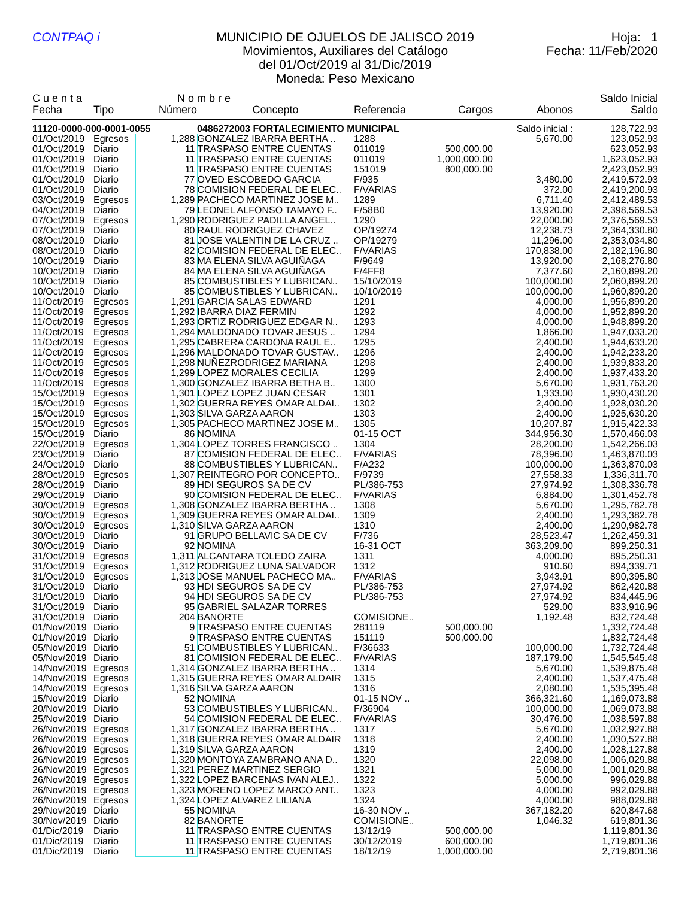CONTPAQ i MUNICIPIO DE OJUELOS DE JALISCO 2019
Movimientos, Auxiliares del Catálogo
del 01/Oct/2019 al 31/Dic/2019
Moneda: Peso Mexicano
Hoja: 1
Fecha: 11/Feb/2020
| C u e n t a | | N o m b r e | | | | | Saldo Inicial |
| --- | --- | --- | --- | --- | --- | --- | --- |
| Fecha | Tipo | Número | Concepto | Referencia | Cargos | Abonos | Saldo |
| 11120-0000-000-0001-0055 | | | 0486272003 FORTALECIMIENTO MUNICIPAL | | | Saldo inicial : | 128,722.93 |
| 01/Oct/2019 | Egresos | 1,288 | GONZALEZ IBARRA BERTHA .. | 1288 | | 5,670.00 | 123,052.93 |
| 01/Oct/2019 | Diario | 11 | TRASPASO ENTRE CUENTAS | 011019 | 500,000.00 | | 623,052.93 |
| 01/Oct/2019 | Diario | 11 | TRASPASO ENTRE CUENTAS | 011019 | 1,000,000.00 | | 1,623,052.93 |
| 01/Oct/2019 | Diario | 11 | TRASPASO ENTRE CUENTAS | 151019 | 800,000.00 | | 2,423,052.93 |
| 01/Oct/2019 | Diario | 77 | OVED ESCOBEDO GARCIA | F/935 | | 3,480.00 | 2,419,572.93 |
| 01/Oct/2019 | Diario | 78 | COMISION FEDERAL DE ELEC.. | F/VARIAS | | 372.00 | 2,419,200.93 |
| 03/Oct/2019 | Egresos | 1,289 | PACHECO MARTINEZ JOSE M.. | 1289 | | 6,711.40 | 2,412,489.53 |
| 04/Oct/2019 | Diario | 79 | LEONEL ALFONSO TAMAYO F.. | F/58B0 | | 13,920.00 | 2,398,569.53 |
| 07/Oct/2019 | Egresos | 1,290 | RODRIGUEZ PADILLA ANGEL.. | 1290 | | 22,000.00 | 2,376,569.53 |
| 07/Oct/2019 | Diario | 80 | RAUL RODRIGUEZ CHAVEZ | OP/19274 | | 12,238.73 | 2,364,330.80 |
| 08/Oct/2019 | Diario | 81 | JOSE VALENTIN DE LA CRUZ .. | OP/19279 | | 11,296.00 | 2,353,034.80 |
| 08/Oct/2019 | Diario | 82 | COMISION FEDERAL DE ELEC.. | F/VARIAS | | 170,838.00 | 2,182,196.80 |
| 10/Oct/2019 | Diario | 83 | MA ELENA SILVA AGUIÑAGA | F/9649 | | 13,920.00 | 2,168,276.80 |
| 10/Oct/2019 | Diario | 84 | MA ELENA SILVA AGUIÑAGA | F/4FF8 | | 7,377.60 | 2,160,899.20 |
| 10/Oct/2019 | Diario | 85 | COMBUSTIBLES Y LUBRICAN.. | 15/10/2019 | | 100,000.00 | 2,060,899.20 |
| 10/Oct/2019 | Diario | 85 | COMBUSTIBLES Y LUBRICAN.. | 10/10/2019 | | 100,000.00 | 1,960,899.20 |
| 11/Oct/2019 | Egresos | 1,291 | GARCIA SALAS EDWARD | 1291 | | 4,000.00 | 1,956,899.20 |
| 11/Oct/2019 | Egresos | 1,292 | IBARRA DIAZ FERMIN | 1292 | | 4,000.00 | 1,952,899.20 |
| 11/Oct/2019 | Egresos | 1,293 | ORTIZ RODRIGUEZ EDGAR N.. | 1293 | | 4,000.00 | 1,948,899.20 |
| 11/Oct/2019 | Egresos | 1,294 | MALDONADO TOVAR JESUS .. | 1294 | | 1,866.00 | 1,947,033.20 |
| 11/Oct/2019 | Egresos | 1,295 | CABRERA CARDONA RAUL E.. | 1295 | | 2,400.00 | 1,944,633.20 |
| 11/Oct/2019 | Egresos | 1,296 | MALDONADO TOVAR GUSTAV.. | 1296 | | 2,400.00 | 1,942,233.20 |
| 11/Oct/2019 | Egresos | 1,298 | NUÑEZRODRIGEZ MARIANA | 1298 | | 2,400.00 | 1,939,833.20 |
| 11/Oct/2019 | Egresos | 1,299 | LOPEZ MORALES CECILIA | 1299 | | 2,400.00 | 1,937,433.20 |
| 11/Oct/2019 | Egresos | 1,300 | GONZALEZ IBARRA BETHA B.. | 1300 | | 5,670.00 | 1,931,763.20 |
| 15/Oct/2019 | Egresos | 1,301 | LOPEZ LOPEZ JUAN CESAR | 1301 | | 1,333.00 | 1,930,430.20 |
| 15/Oct/2019 | Egresos | 1,302 | GUERRA REYES OMAR ALDAI.. | 1302 | | 2,400.00 | 1,928,030.20 |
| 15/Oct/2019 | Egresos | 1,303 | SILVA GARZA AARON | 1303 | | 2,400.00 | 1,925,630.20 |
| 15/Oct/2019 | Egresos | 1,305 | PACHECO MARTINEZ JOSE M.. | 1305 | | 10,207.87 | 1,915,422.33 |
| 15/Oct/2019 | Diario | 86 | NOMINA | 01-15 OCT | | 344,956.30 | 1,570,466.03 |
| 22/Oct/2019 | Egresos | 1,304 | LOPEZ TORRES FRANCISCO .. | 1304 | | 28,200.00 | 1,542,266.03 |
| 23/Oct/2019 | Diario | 87 | COMISION FEDERAL DE ELEC.. | F/VARIAS | | 78,396.00 | 1,463,870.03 |
| 24/Oct/2019 | Diario | 88 | COMBUSTIBLES Y LUBRICAN.. | F/A232 | | 100,000.00 | 1,363,870.03 |
| 28/Oct/2019 | Egresos | 1,307 | REINTEGRO POR CONCEPTO.. | F/9739 | | 27,558.33 | 1,336,311.70 |
| 28/Oct/2019 | Diario | 89 | HDI SEGUROS SA DE CV | PL/386-753 | | 27,974.92 | 1,308,336.78 |
| 29/Oct/2019 | Diario | 90 | COMISION FEDERAL DE ELEC.. | F/VARIAS | | 6,884.00 | 1,301,452.78 |
| 30/Oct/2019 | Egresos | 1,308 | GONZALEZ IBARRA BERTHA .. | 1308 | | 5,670.00 | 1,295,782.78 |
| 30/Oct/2019 | Egresos | 1,309 | GUERRA REYES OMAR ALDAI.. | 1309 | | 2,400.00 | 1,293,382.78 |
| 30/Oct/2019 | Egresos | 1,310 | SILVA GARZA AARON | 1310 | | 2,400.00 | 1,290,982.78 |
| 30/Oct/2019 | Diario | 91 | GRUPO BELLAVIC SA DE CV | F/736 | | 28,523.47 | 1,262,459.31 |
| 30/Oct/2019 | Diario | 92 | NOMINA | 16-31 OCT | | 363,209.00 | 899,250.31 |
| 31/Oct/2019 | Egresos | 1,311 | ALCANTARA TOLEDO ZAIRA | 1311 | | 4,000.00 | 895,250.31 |
| 31/Oct/2019 | Egresos | 1,312 | RODRIGUEZ LUNA SALVADOR | 1312 | | 910.60 | 894,339.71 |
| 31/Oct/2019 | Egresos | 1,313 | JOSE MANUEL PACHECO MA.. | F/VARIAS | | 3,943.91 | 890,395.80 |
| 31/Oct/2019 | Diario | 93 | HDI SEGUROS SA DE CV | PL/386-753 | | 27,974.92 | 862,420.88 |
| 31/Oct/2019 | Diario | 94 | HDI SEGUROS SA DE CV | PL/386-753 | | 27,974.92 | 834,445.96 |
| 31/Oct/2019 | Diario | 95 | GABRIEL SALAZAR TORRES | | | 529.00 | 833,916.96 |
| 31/Oct/2019 | Diario | 204 | BANORTE | COMISIONE.. | | 1,192.48 | 832,724.48 |
| 01/Nov/2019 | Diario | 9 | TRASPASO ENTRE CUENTAS | 281119 | 500,000.00 | | 1,332,724.48 |
| 01/Nov/2019 | Diario | 9 | TRASPASO ENTRE CUENTAS | 151119 | 500,000.00 | | 1,832,724.48 |
| 05/Nov/2019 | Diario | 51 | COMBUSTIBLES Y LUBRICAN.. | F/36633 | | 100,000.00 | 1,732,724.48 |
| 05/Nov/2019 | Diario | 81 | COMISION FEDERAL DE ELEC.. | F/VARIAS | | 187,179.00 | 1,545,545.48 |
| 14/Nov/2019 | Egresos | 1,314 | GONZALEZ IBARRA BERTHA .. | 1314 | | 5,670.00 | 1,539,875.48 |
| 14/Nov/2019 | Egresos | 1,315 | GUERRA REYES OMAR ALDAIR | 1315 | | 2,400.00 | 1,537,475.48 |
| 14/Nov/2019 | Egresos | 1,316 | SILVA GARZA AARON | 1316 | | 2,080.00 | 1,535,395.48 |
| 15/Nov/2019 | Diario | 52 | NOMINA | 01-15 NOV .. | | 366,321.60 | 1,169,073.88 |
| 20/Nov/2019 | Diario | 53 | COMBUSTIBLES Y LUBRICAN.. | F/36904 | | 100,000.00 | 1,069,073.88 |
| 25/Nov/2019 | Diario | 54 | COMISION FEDERAL DE ELEC.. | F/VARIAS | | 30,476.00 | 1,038,597.88 |
| 26/Nov/2019 | Egresos | 1,317 | GONZALEZ IBARRA BERTHA .. | 1317 | | 5,670.00 | 1,032,927.88 |
| 26/Nov/2019 | Egresos | 1,318 | GUERRA REYES OMAR ALDAIR | 1318 | | 2,400.00 | 1,030,527.88 |
| 26/Nov/2019 | Egresos | 1,319 | SILVA GARZA AARON | 1319 | | 2,400.00 | 1,028,127.88 |
| 26/Nov/2019 | Egresos | 1,320 | MONTOYA ZAMBRANO ANA D.. | 1320 | | 22,098.00 | 1,006,029.88 |
| 26/Nov/2019 | Egresos | 1,321 | PEREZ MARTINEZ SERGIO | 1321 | | 5,000.00 | 1,001,029.88 |
| 26/Nov/2019 | Egresos | 1,322 | LOPEZ BARCENAS IVAN ALEJ.. | 1322 | | 5,000.00 | 996,029.88 |
| 26/Nov/2019 | Egresos | 1,323 | MORENO LOPEZ MARCO ANT.. | 1323 | | 4,000.00 | 992,029.88 |
| 26/Nov/2019 | Egresos | 1,324 | LOPEZ ALVAREZ LILIANA | 1324 | | 4,000.00 | 988,029.88 |
| 29/Nov/2019 | Diario | 55 | NOMINA | 16-30 NOV .. | | 367,182.20 | 620,847.68 |
| 30/Nov/2019 | Diario | 82 | BANORTE | COMISIONE.. | | 1,046.32 | 619,801.36 |
| 01/Dic/2019 | Diario | 11 | TRASPASO ENTRE CUENTAS | 13/12/19 | 500,000.00 | | 1,119,801.36 |
| 01/Dic/2019 | Diario | 11 | TRASPASO ENTRE CUENTAS | 30/12/2019 | 600,000.00 | | 1,719,801.36 |
| 01/Dic/2019 | Diario | 11 | TRASPASO ENTRE CUENTAS | 18/12/19 | 1,000,000.00 | | 2,719,801.36 |